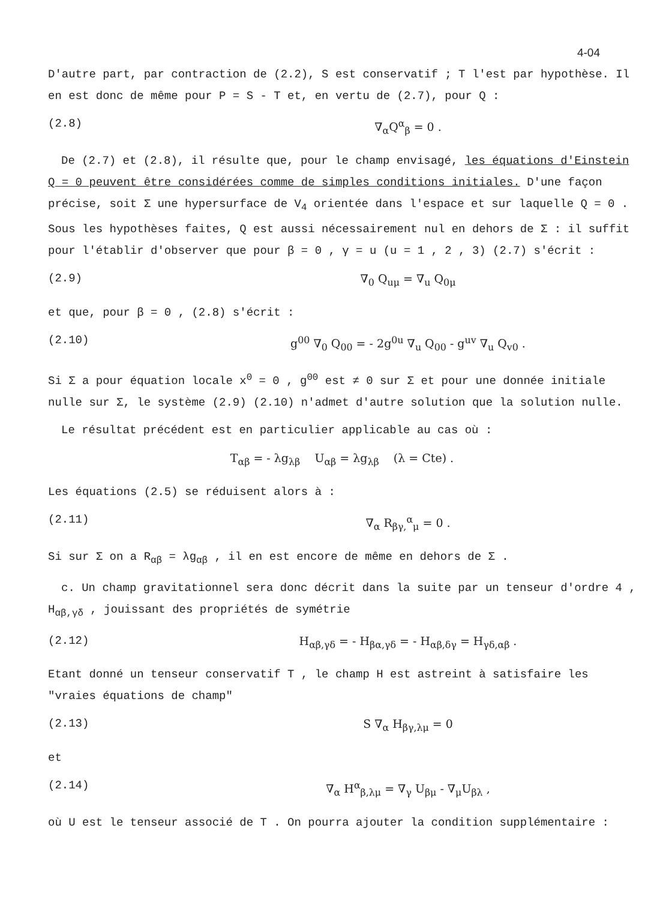4-04
D'autre part, par contraction de (2.2), S est conservatif ; T l'est par hypothèse. Il en est donc de même pour P = S - T et, en vertu de (2.7), pour Q :
(2.8) ∇<sub>α</sub>Q<sup>α</sup><sub>β</sub> = 0 .
De (2.7) et (2.8), il résulte que, pour le champ envisagé, les équations d'Einstein Q = 0 peuvent être considérées comme de simples conditions initiales. D'une façon précise, soit Σ une hypersurface de V<sub>4</sub> orientée dans l'espace et sur laquelle Q = 0 . Sous les hypothèses faites, Q est aussi nécessairement nul en dehors de Σ : il suffit pour l'établir d'observer que pour β = 0 , γ = u (u = 1 , 2 , 3) (2.7) s'écrit :
(2.9) ∇<sub>0</sub> Q<sub>uμ</sub> = ∇<sub>u</sub> Q<sub>0μ</sub>
et que, pour β = 0 , (2.8) s'écrit :
(2.10) g<sup>00</sup> ∇<sub>0</sub> Q<sub>00</sub> = - 2g<sup>0u</sup> ∇<sub>u</sub> Q<sub>00</sub> - g<sup>uv</sup> ∇<sub>u</sub> Q<sub>v0</sub> .
Si Σ a pour équation locale x<sup>0</sup> = 0 , g<sup>00</sup> est ≠ 0 sur Σ et pour une donnée initiale nulle sur Σ, le système (2.9) (2.10) n'admet d'autre solution que la solution nulle.
Le résultat précédent est en particulier applicable au cas où :
T<sub>αβ</sub> = - λg<sub>λβ</sub> U<sub>αβ</sub> = λg<sub>λβ</sub> (λ = Cte) .
Les équations (2.5) se réduisent alors à :
(2.11) ∇<sub>α</sub> R<sub>βγ,</sub><sup>α</sup><sub>μ</sub> = 0 .
Si sur Σ on a R<sub>αβ</sub> = λg<sub>αβ</sub> , il en est encore de même en dehors de Σ .
c. Un champ gravitationnel sera donc décrit dans la suite par un tenseur d'ordre 4 , H<sub>αβ,γδ</sub> , jouissant des propriétés de symétrie
(2.12) H<sub>αβ,γδ</sub> = - H<sub>βα,γδ</sub> = - H<sub>αβ,δγ</sub> = H<sub>γδ,αβ</sub> .
Etant donné un tenseur conservatif T , le champ H est astreint à satisfaire les "vraies équations de champ"
(2.13) S ∇<sub>α</sub> H<sub>βγ,λμ</sub> = 0
et
(2.14) ∇<sub>α</sub> H<sup>α</sup><sub>β,λμ</sub> = ∇<sub>γ</sub> U<sub>βμ</sub> - ∇<sub>μ</sub>U<sub>βλ</sub> ,
où U est le tenseur associé de T . On pourra ajouter la condition supplémentaire :